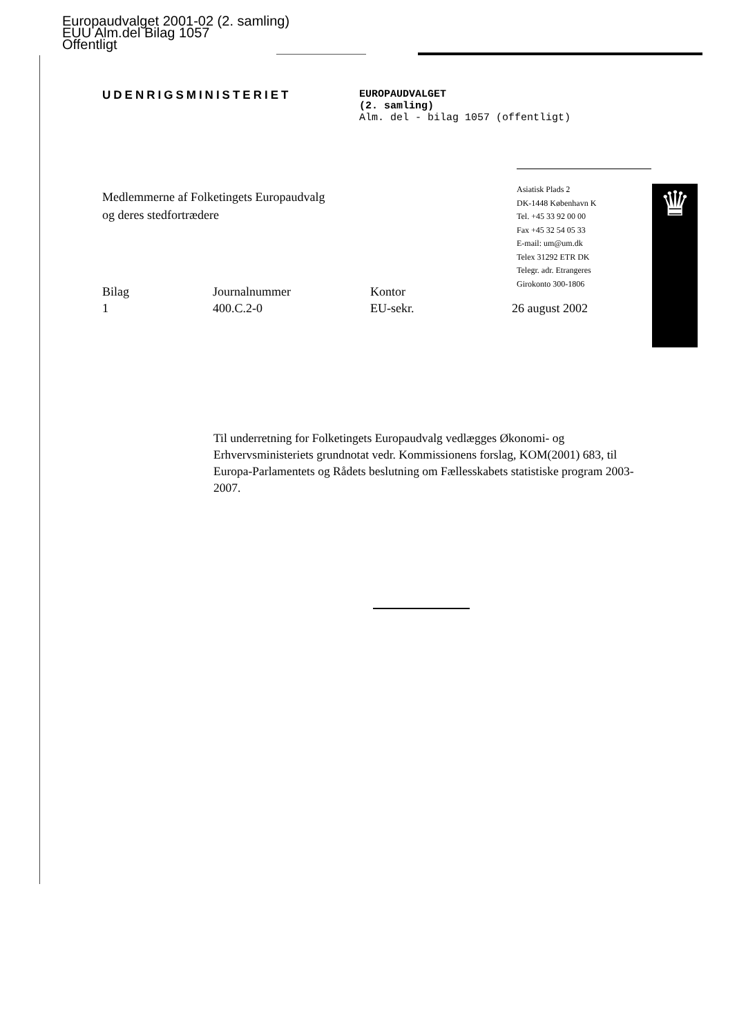Europaudvalget 2001-02 (2. samling)
EUU Alm.del Bilag 1057
Offentligt
UDENRIGSMINISTERIET EUROPAUDVALGET
(2. samling)
Alm. del - bilag 1057 (offentligt)
Medlemmerne af Folketingets Europaudvalg
og deres stedfortrædere
Asiatisk Plads 2
DK-1448 København K
Tel. +45 33 92 00 00
Fax +45 32 54 05 33
E-mail: um@um.dk
Telex 31292 ETR DK
Telegr. adr. Etrangeres
Girokonto 300-1806
♛
Bilag
1
Journalnummer
400.C.2-0
Kontor
EU-sekr.
26 august 2002
Til underretning for Folketingets Europaudvalg vedlægges Økonomi- og Erhvervsministeriets grundnotat vedr. Kommissionens forslag, KOM(2001) 683, til Europa-Parlamentets og Rådets beslutning om Fællesskabets statistiske program 2003-2007.